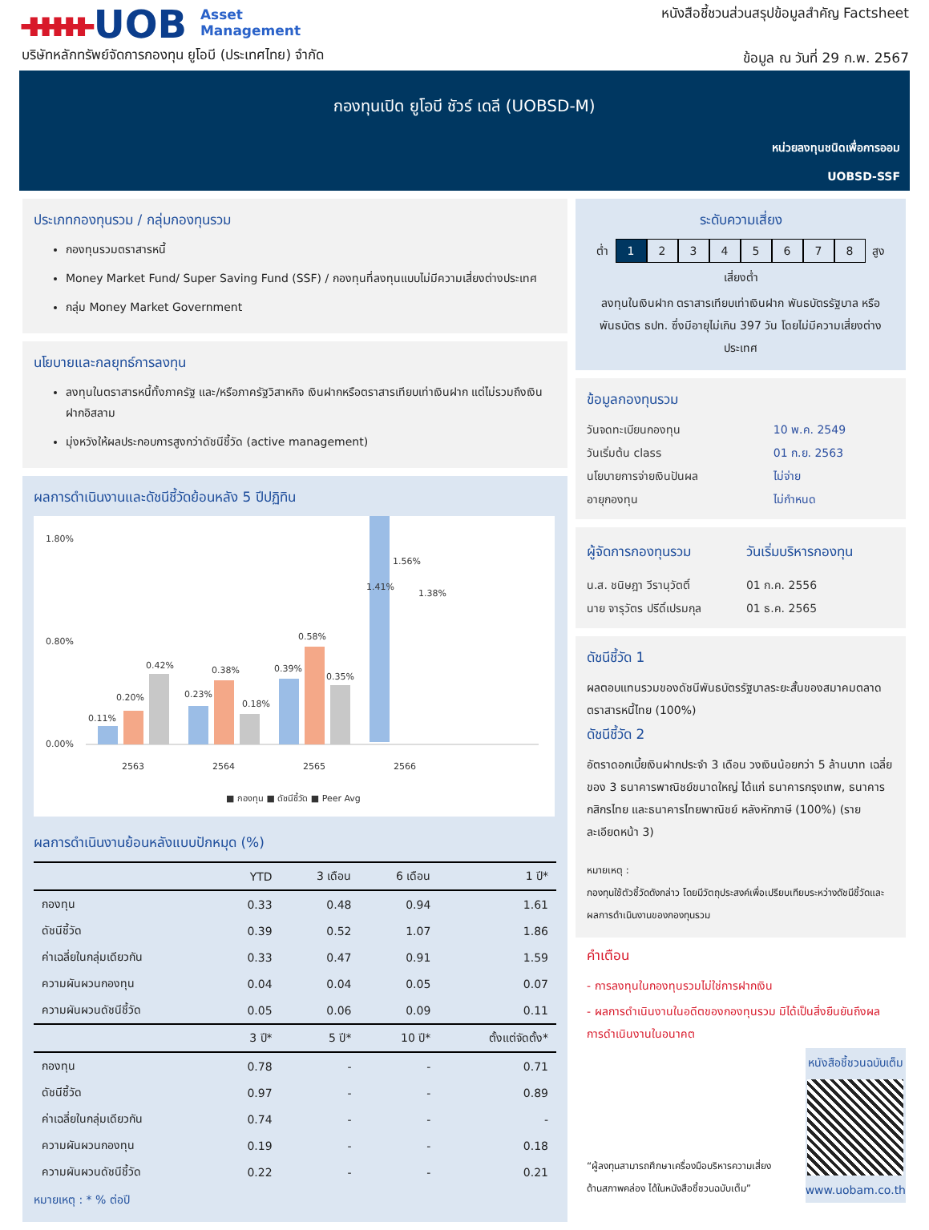ᚔUOB Asset
Management
บริษัทหลักทรัพย์จัดการกองทุน ยูโอบี (ประเทศไทย) จำกัด
หนังสือชี้ชวนส่วนสรุปข้อมูลสำคัญ Factsheet
ข้อมูล ณ วันที่ 29 ก.พ. 2567
กองทุนเปิด ยูโอบี ชัวร์ เดลี (UOBSD-M)
หน่วยลงทุนชนิดเพื่อการออม
UOBSD-SSF
ประเภทกองทุนรวม / กลุ่มกองทุนรวม
กองทุนรวมตราสารหนี้
Money Market Fund/ Super Saving Fund (SSF) / กองทุนที่ลงทุนแบบไม่มีความเสี่ยงต่างประเทศ
กลุ่ม Money Market Government
นโยบายและกลยุทธ์การลงทุน
ลงทุนในตราสารหนี้ทั้งภาครัฐ และ/หรือภาครัฐวิสาหกิจ เงินฝากหรือตราสารเทียบเท่าเงินฝาก แต่ไม่รวมถึงเงินฝากอิสลาม
มุ่งหวังให้ผลประกอบการสูงกว่าดัชนีชี้วัด (active management)
ผลการดำเนินงานและดัชนีชี้วัดย้อนหลัง 5 ปีปฏิทิน
1.80%
0.00%
0.80%
0.11%
0.20%
0.42%
0.23%
0.38%
0.18%
0.39%
0.58%
0.35%
1.41%
1.56%
1.38%
2563
2564
2565
2566
■ กองทุน ■ ดัชนีชี้วัด ■ Peer Avg
ผลการดำเนินงานย้อนหลังแบบปักหมุด (%)
| | YTD | 3 เดือน | 6 เดือน | 1 ปี* |
| --- | --- | --- | --- | --- |
| กองทุน | 0.33 | 0.48 | 0.94 | 1.61 |
| ดัชนีชี้วัด | 0.39 | 0.52 | 1.07 | 1.86 |
| ค่าเฉลี่ยในกลุ่มเดียวกัน | 0.33 | 0.47 | 0.91 | 1.59 |
| ความผันผวนกองทุน | 0.04 | 0.04 | 0.05 | 0.07 |
| ความผันผวนดัชนีชี้วัด | 0.05 | 0.06 | 0.09 | 0.11 |
| | 3 ปี* | 5 ปี* | 10 ปี* | ตั้งแต่จัดตั้ง* |
| กองทุน | 0.78 | - | - | 0.71 |
| ดัชนีชี้วัด | 0.97 | - | - | 0.89 |
| ค่าเฉลี่ยในกลุ่มเดียวกัน | 0.74 | - | - | - |
| ความผันผวนกองทุน | 0.19 | - | - | 0.18 |
| ความผันผวนดัชนีชี้วัด | 0.22 | - | - | 0.21 |
หมายเหตุ : * % ต่อปี
ระดับความเสี่ยง
ต่ำ 12345678 สูง
เสี่ยงต่ำ
ลงทุนในเงินฝาก ตราสารเทียบเท่าเงินฝาก พันธบัตรรัฐบาล หรือ พันธบัตร ธปท. ซึ่งมีอายุไม่เกิน 397 วัน โดยไม่มีความเสี่ยงต่างประเทศ
ข้อมูลกองทุนรวม
| วันจดทะเบียนกองทุน | 10 พ.ค. 2549 |
| วันเริ่มต้น class | 01 ก.ย. 2563 |
| นโยบายการจ่ายเงินปันผล | ไม่จ่าย |
| อายุกองทุน | ไม่กำหนด |
| ผู้จัดการกองทุนรวม | วันเริ่มบริหารกองทุน |
| น.ส. ชนิษฎา วีรานุวัตติ์ | 01 ก.ค. 2556 |
| นาย จารุวัตร ปรีดิ์เปรมกุล | 01 ธ.ค. 2565 |
ดัชนีชี้วัด 1
ผลตอบแทนรวมของดัชนีพันธบัตรรัฐบาลระยะสั้นของสมาคมตลาดตราสารหนี้ไทย (100%)
ดัชนีชี้วัด 2
อัตราดอกเบี้ยเงินฝากประจำ 3 เดือน วงเงินน้อยกว่า 5 ล้านบาท เฉลี่ยของ 3 ธนาคารพาณิชย์ขนาดใหญ่ ได้แก่ ธนาคารกรุงเทพ, ธนาคารกสิกรไทย และธนาคารไทยพาณิชย์ หลังหักภาษี (100%) (รายละเอียดหน้า 3)
หมายเหตุ :
กองทุนใช้ตัวชี้วัดดังกล่าว โดยมีวัตถุประสงค์เพื่อเปรียบเทียบระหว่างดัชนีชี้วัดและผลการดำเนินงานของกองทุนรวม
คำเตือน
- การลงทุนในกองทุนรวมไม่ใช่การฝากเงิน
- ผลการดำเนินงานในอดีตของกองทุนรวม มิได้เป็นสิ่งยืนยันถึงผลการดำเนินงานในอนาคต
“ผู้ลงทุนสามารถศึกษาเครื่องมือบริหารความเสี่ยงด้านสภาพคล่อง ได้ในหนังสือชี้ชวนฉบับเต็ม”
หนังสือชี้ชวนฉบับเต็ม
www.uobam.co.th